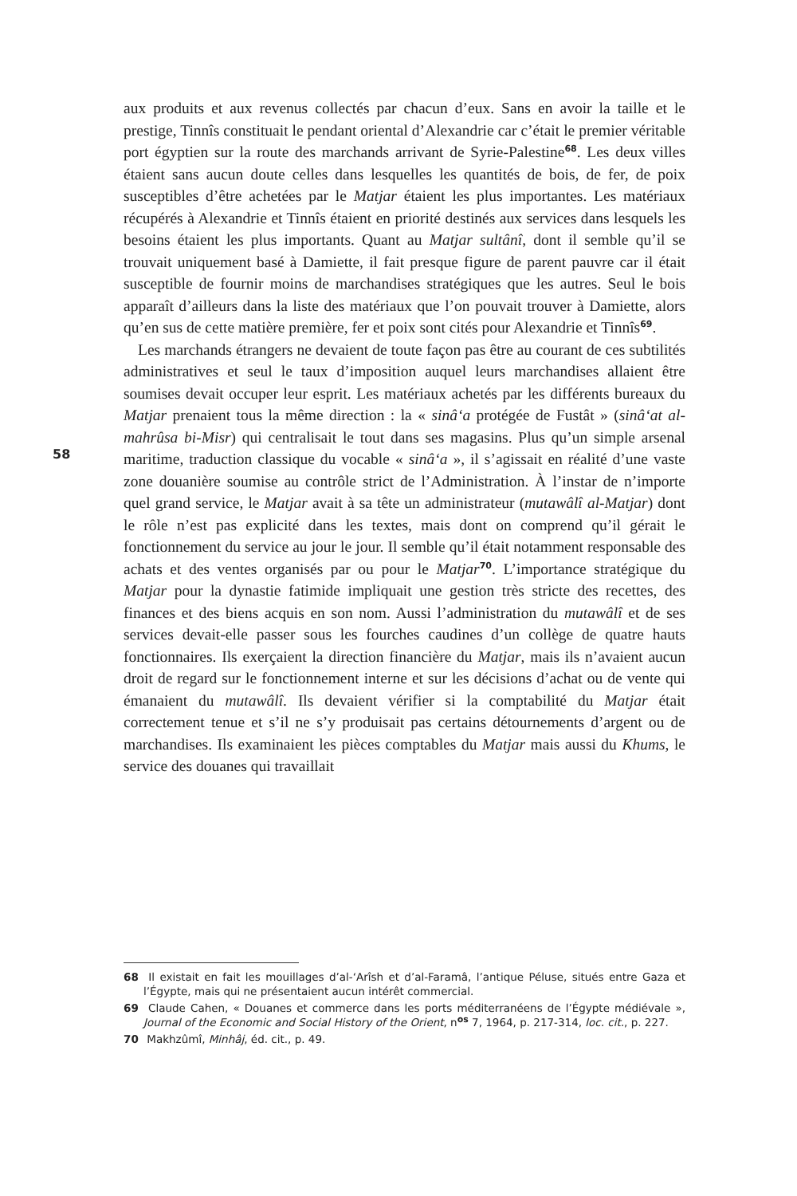58
aux produits et aux revenus collectés par chacun d’eux. Sans en avoir la taille et le prestige, Tinnîs constituait le pendant oriental d’Alexandrie car c’était le premier véritable port égyptien sur la route des marchands arrivant de Syrie-Palestine<sup>68</sup>. Les deux villes étaient sans aucun doute celles dans lesquelles les quantités de bois, de fer, de poix susceptibles d’être achetées par le Matjar étaient les plus importantes. Les matériaux récupérés à Alexandrie et Tinnîs étaient en priorité destinés aux services dans lesquels les besoins étaient les plus importants. Quant au Matjar sultânî, dont il semble qu’il se trouvait uniquement basé à Damiette, il fait presque figure de parent pauvre car il était susceptible de fournir moins de marchandises stratégiques que les autres. Seul le bois apparaît d’ailleurs dans la liste des matériaux que l’on pouvait trouver à Damiette, alors qu’en sus de cette matière première, fer et poix sont cités pour Alexandrie et Tinnîs<sup>69</sup>.
Les marchands étrangers ne devaient de toute façon pas être au courant de ces subtilités administratives et seul le taux d’imposition auquel leurs marchandises allaient être soumises devait occuper leur esprit. Les matériaux achetés par les différents bureaux du Matjar prenaient tous la même direction : la « sinâ‘a protégée de Fustât » (sinâ‘at al-mahrûsa bi-Misr) qui centralisait le tout dans ses magasins. Plus qu’un simple arsenal maritime, traduction classique du vocable « sinâ‘a », il s’agissait en réalité d’une vaste zone douanière soumise au contrôle strict de l’Administration. À l’instar de n’importe quel grand service, le Matjar avait à sa tête un administrateur (mutawâlî al-Matjar) dont le rôle n’est pas explicité dans les textes, mais dont on comprend qu’il gérait le fonctionnement du service au jour le jour. Il semble qu’il était notamment responsable des achats et des ventes organisés par ou pour le Matjar<sup>70</sup>. L’importance stratégique du Matjar pour la dynastie fatimide impliquait une gestion très stricte des recettes, des finances et des biens acquis en son nom. Aussi l’administration du mutawâlî et de ses services devait-elle passer sous les fourches caudines d’un collège de quatre hauts fonctionnaires. Ils exerçaient la direction financière du Matjar, mais ils n’avaient aucun droit de regard sur le fonctionnement interne et sur les décisions d’achat ou de vente qui émanaient du mutawâlî. Ils devaient vérifier si la comptabilité du Matjar était correctement tenue et s’il ne s’y produisait pas certains détournements d’argent ou de marchandises. Ils examinaient les pièces comptables du Matjar mais aussi du Khums, le service des douanes qui travaillait
68 Il existait en fait les mouillages d’al-‘Arîsh et d’al-Faramâ, l’antique Péluse, situés entre Gaza et l’Égypte, mais qui ne présentaient aucun intérêt commercial.
69 Claude Cahen, « Douanes et commerce dans les ports méditerranéens de l’Égypte médiévale », Journal of the Economic and Social History of the Orient, n<sup>os</sup> 7, 1964, p. 217-314, loc. cit., p. 227.
70 Makhzûmî, Minhâj, éd. cit., p. 49.